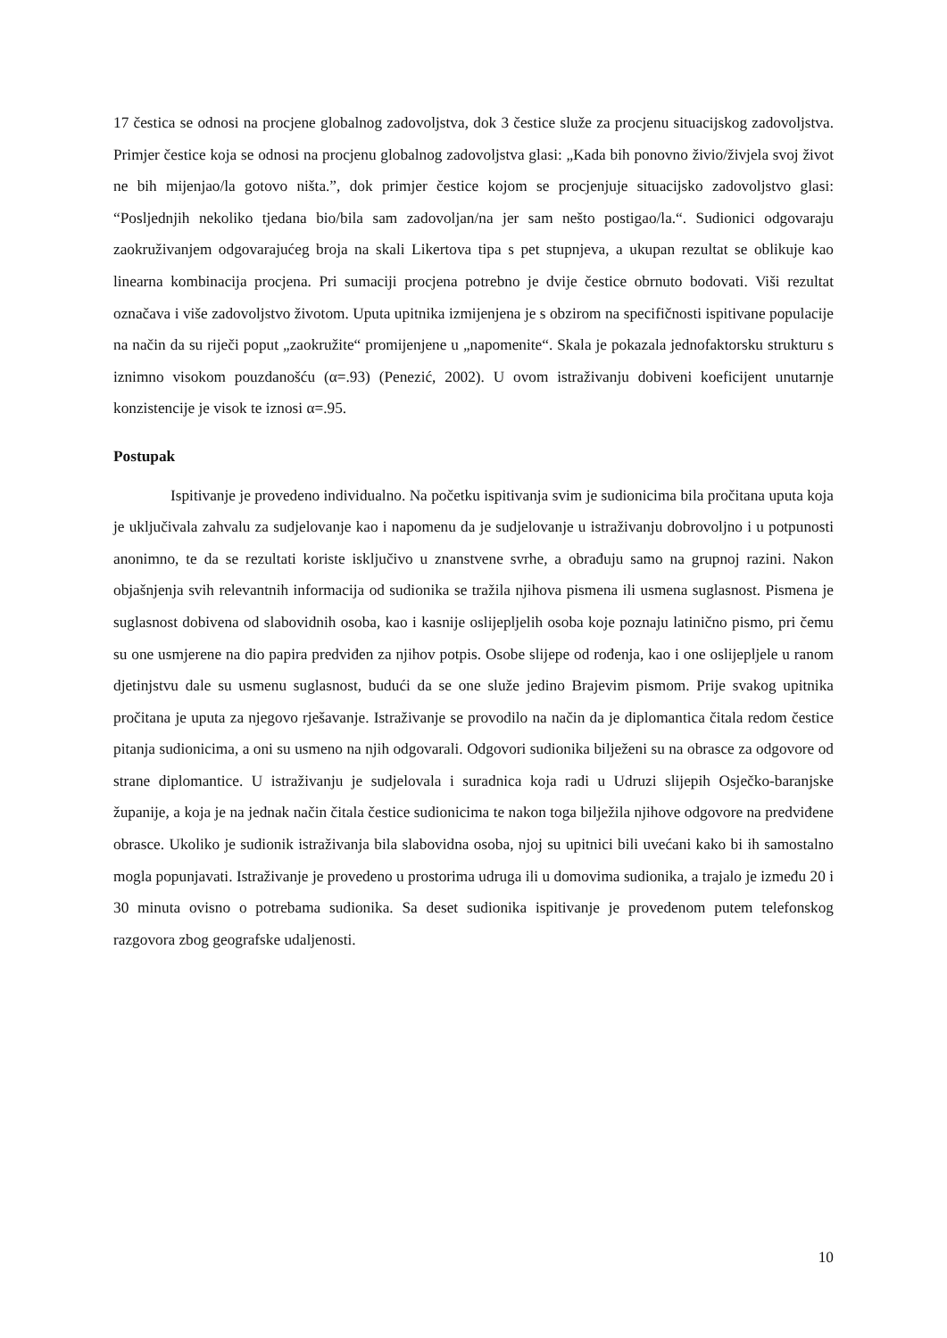17 čestica se odnosi na procjene globalnog zadovoljstva, dok 3 čestice služe za procjenu situacijskog zadovoljstva. Primjer čestice koja se odnosi na procjenu globalnog zadovoljstva glasi: „Kada bih ponovno živio/živjela svoj život ne bih mijenjao/la gotovo ništa.”, dok primjer čestice kojom se procjenjuje situacijsko zadovoljstvo glasi: “Posljednjih nekoliko tjedana bio/bila sam zadovoljan/na jer sam nešto postigao/la.“. Sudionici odgovaraju zaokruživanjem odgovarajućeg broja na skali Likertova tipa s pet stupnjeva, a ukupan rezultat se oblikuje kao linearna kombinacija procjena. Pri sumaciji procjena potrebno je dvije čestice obrnuto bodovati. Viši rezultat označava i više zadovoljstvo životom. Uputa upitnika izmijenjena je s obzirom na specifičnosti ispitivane populacije na način da su riječi poput „zaokružite“ promijenjene u „napomenite“. Skala je pokazala jednofaktorsku strukturu s iznimno visokom pouzdanošću (α=.93) (Penezić, 2002). U ovom istraživanju dobiveni koeficijent unutarnje konzistencije je visok te iznosi α=.95.
Postupak
Ispitivanje je provedeno individualno. Na početku ispitivanja svim je sudionicima bila pročitana uputa koja je uključivala zahvalu za sudjelovanje kao i napomenu da je sudjelovanje u istraživanju dobrovoljno i u potpunosti anonimno, te da se rezultati koriste isključivo u znanstvene svrhe, a obrađuju samo na grupnoj razini. Nakon objašnjenja svih relevantnih informacija od sudionika se tražila njihova pismena ili usmena suglasnost. Pismena je suglasnost dobivena od slabovidnih osoba, kao i kasnije oslijepljelih osoba koje poznaju latinično pismo, pri čemu su one usmjerene na dio papira predviđen za njihov potpis. Osobe slijepe od rođenja, kao i one oslijepljele u ranom djetinjstvu dale su usmenu suglasnost, budući da se one služe jedino Brajevim pismom. Prije svakog upitnika pročitana je uputa za njegovo rješavanje. Istraživanje se provodilo na način da je diplomantica čitala redom čestice pitanja sudionicima, a oni su usmeno na njih odgovarali. Odgovori sudionika bilježeni su na obrasce za odgovore od strane diplomantice. U istraživanju je sudjelovala i suradnica koja radi u Udruzi slijepih Osječko-baranjske županije, a koja je na jednak način čitala čestice sudionicima te nakon toga bilježila njihove odgovore na predviđene obrasce. Ukoliko je sudionik istraživanja bila slabovidna osoba, njoj su upitnici bili uvećani kako bi ih samostalno mogla popunjavati. Istraživanje je provedeno u prostorima udruga ili u domovima sudionika, a trajalo je između 20 i 30 minuta ovisno o potrebama sudionika. Sa deset sudionika ispitivanje je provedenom putem telefonskog razgovora zbog geografske udaljenosti.
10